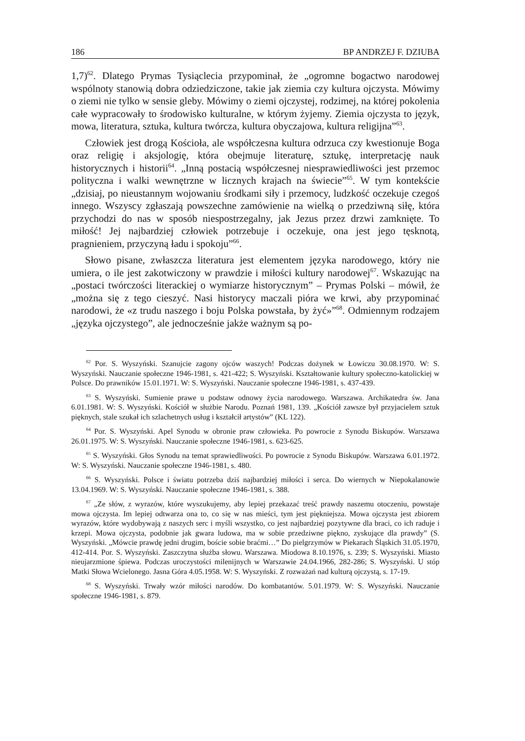186 BP ANDRZEJ F. DZIUBA
1,7)<sup>62</sup>. Dlatego Prymas Tysiąclecia przypominał, że „ogromne bogactwo narodowej wspólnoty stanowią dobra odziedziczone, takie jak ziemia czy kultura ojczysta. Mówimy o ziemi nie tylko w sensie gleby. Mówimy o ziemi ojczystej, rodzimej, na której pokolenia całe wypracowały to środowisko kulturalne, w którym żyjemy. Ziemia ojczysta to język, mowa, literatura, sztuka, kultura twórcza, kultura obyczajowa, kultura religijna”<sup>63</sup>.
Człowiek jest drogą Kościoła, ale współczesna kultura odrzuca czy kwestionuje Boga oraz religię i aksjologię, która obejmuje literaturę, sztukę, interpretację nauk historycznych i historii<sup>64</sup>. „Inną postacią współczesnej niesprawiedliwości jest przemoc polityczna i walki wewnętrzne w licznych krajach na świecie”<sup>65</sup>. W tym kontekście „dzisiaj, po nieustannym wojowaniu środkami siły i przemocy, ludzkość oczekuje czegoś innego. Wszyscy zgłaszają powszechne zamówienie na wielką o przedziwną siłę, która przychodzi do nas w sposób niespostrzegalny, jak Jezus przez drzwi zamknięte. To miłość! Jej najbardziej człowiek potrzebuje i oczekuje, ona jest jego tęsknotą, pragnieniem, przyczyną ładu i spokoju”<sup>66</sup>.
Słowo pisane, zwłaszcza literatura jest elementem języka narodowego, który nie umiera, o ile jest zakotwiczony w prawdzie i miłości kultury narodowej<sup>67</sup>. Wskazując na „postaci twórczości literackiej o wymiarze historycznym” – Prymas Polski – mówił, że „można się z tego cieszyć. Nasi historycy maczali pióra we krwi, aby przypominać narodowi, że «z trudu naszego i boju Polska powstała, by żyć»”<sup>68</sup>. Odmiennym rodzajem „języka ojczystego”, ale jednocześnie jakże ważnym są po-
<sup>62</sup> Por. S. Wyszyński. Szanujcie zagony ojców waszych! Podczas dożynek w Łowiczu 30.08.1970. W: S. Wyszyński. Nauczanie społeczne 1946-1981, s. 421-422; S. Wyszyński. Kształtowanie kultury społeczno-katolickiej w Polsce. Do prawników 15.01.1971. W: S. Wyszyński. Nauczanie społeczne 1946-1981, s. 437-439.
<sup>63</sup> S. Wyszyński. Sumienie prawe u podstaw odnowy życia narodowego. Warszawa. Archikatedra św. Jana 6.01.1981. W: S. Wyszyński. Kościół w służbie Narodu. Poznań 1981, 139. „Kościół zawsze był przyjacielem sztuk pięknych, stale szukał ich szlachetnych usług i kształcił artystów” (KL 122).
<sup>64</sup> Por. S. Wyszyński. Apel Synodu w obronie praw człowieka. Po powrocie z Synodu Biskupów. Warszawa 26.01.1975. W: S. Wyszyński. Nauczanie społeczne 1946-1981, s. 623-625.
<sup>65</sup> S. Wyszyński. Głos Synodu na temat sprawiedliwości. Po powrocie z Synodu Biskupów. Warszawa 6.01.1972. W: S. Wyszyński. Nauczanie społeczne 1946-1981, s. 480.
<sup>66</sup> S. Wyszyński. Polsce i światu potrzeba dziś najbardziej miłości i serca. Do wiernych w Niepokalanowie 13.04.1969. W: S. Wyszyński. Nauczanie społeczne 1946-1981, s. 388.
<sup>67</sup> „Ze słów, z wyrazów, które wyszukujemy, aby lepiej przekazać treść prawdy naszemu otoczeniu, powstaje mowa ojczysta. Im lepiej odtwarza ona to, co się w nas mieści, tym jest piękniejsza. Mowa ojczysta jest zbiorem wyrazów, które wydobywają z naszych serc i myśli wszystko, co jest najbardziej pozytywne dla braci, co ich raduje i krzepi. Mowa ojczysta, podobnie jak gwara ludowa, ma w sobie przedziwne piękno, zyskujące dla prawdy” (S. Wyszyński. „Mówcie prawdę jedni drugim, boście sobie braćmi…” Do pielgrzymów w Piekarach Śląskich 31.05.1970, 412-414. Por. S. Wyszyński. Zaszczytna służba słowu. Warszawa. Miodowa 8.10.1976, s. 239; S. Wyszyński. Miasto nieujarzmione śpiewa. Podczas uroczystości milenijnych w Warszawie 24.04.1966, 282-286; S. Wyszyński. U stóp Matki Słowa Wcielonego. Jasna Góra 4.05.1958. W: S. Wyszyński. Z rozważań nad kulturą ojczystą, s. 17-19.
<sup>68</sup> S. Wyszyński. Trwały wzór miłości narodów. Do kombatantów. 5.01.1979. W: S. Wyszyński. Nauczanie społeczne 1946-1981, s. 879.